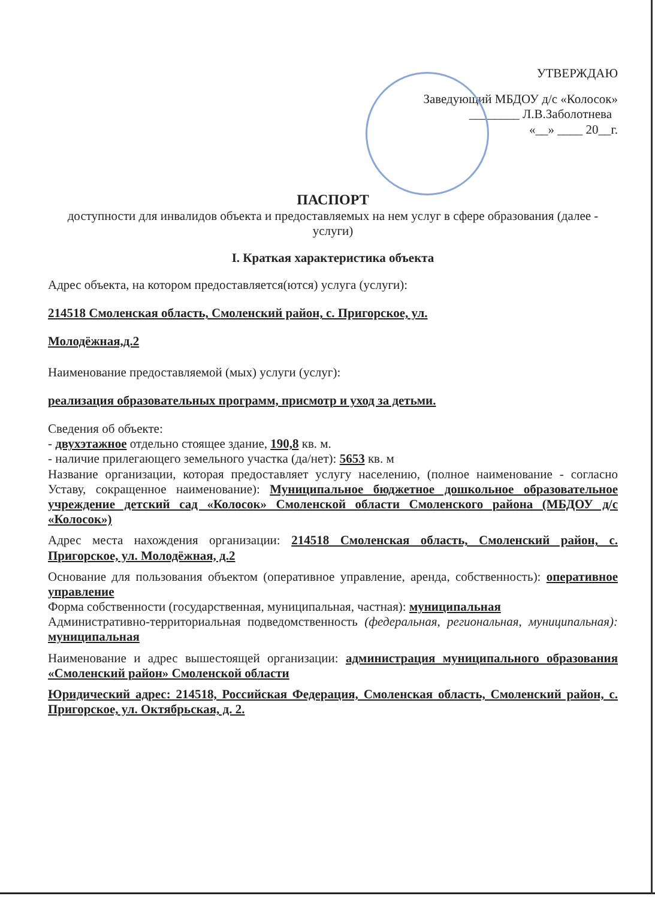УТВЕРЖДАЮ
Заведующий МБДОУ д/с «Колосок»
________ Л.В.Заболотнева
«__» ____ 20__г.
ПАСПОРТ
доступности для инвалидов объекта и предоставляемых на нем услуг в сфере образования (далее - услуги)
I. Краткая характеристика объекта
Адрес объекта, на котором предоставляется(ются) услуга (услуги):
214518 Смоленская область, Смоленский район, с. Пригорское, ул.
Молодёжная,д.2
Наименование предоставляемой (мых) услуги (услуг):
реализация образовательных программ, присмотр и уход за детьми.
Сведения об объекте:
- двухэтажное отдельно стоящее здание, 190,8 кв. м.
- наличие прилегающего земельного участка (да/нет): 5653 кв. м
Название организации, которая предоставляет услугу населению, (полное наименование - согласно Уставу, сокращенное наименование): Муниципальное бюджетное дошкольное образовательное учреждение детский сад «Колосок» Смоленской области Смоленского района (МБДОУ д/с «Колосок»)
Адрес места нахождения организации: 214518 Смоленская область, Смоленский район, с. Пригорское, ул. Молодёжная, д.2
Основание для пользования объектом (оперативное управление, аренда, собственность): оперативное управление
Форма собственности (государственная, муниципальная, частная): муниципальная
Административно-территориальная подведомственность (федеральная, региональная, муниципальная): муниципальная
Наименование и адрес вышестоящей организации: администрация муниципального образования «Смоленский район» Смоленской области
Юридический адрес: 214518, Российская Федерация, Смоленская область, Смоленский район, с. Пригорское, ул. Октябрьская, д. 2.